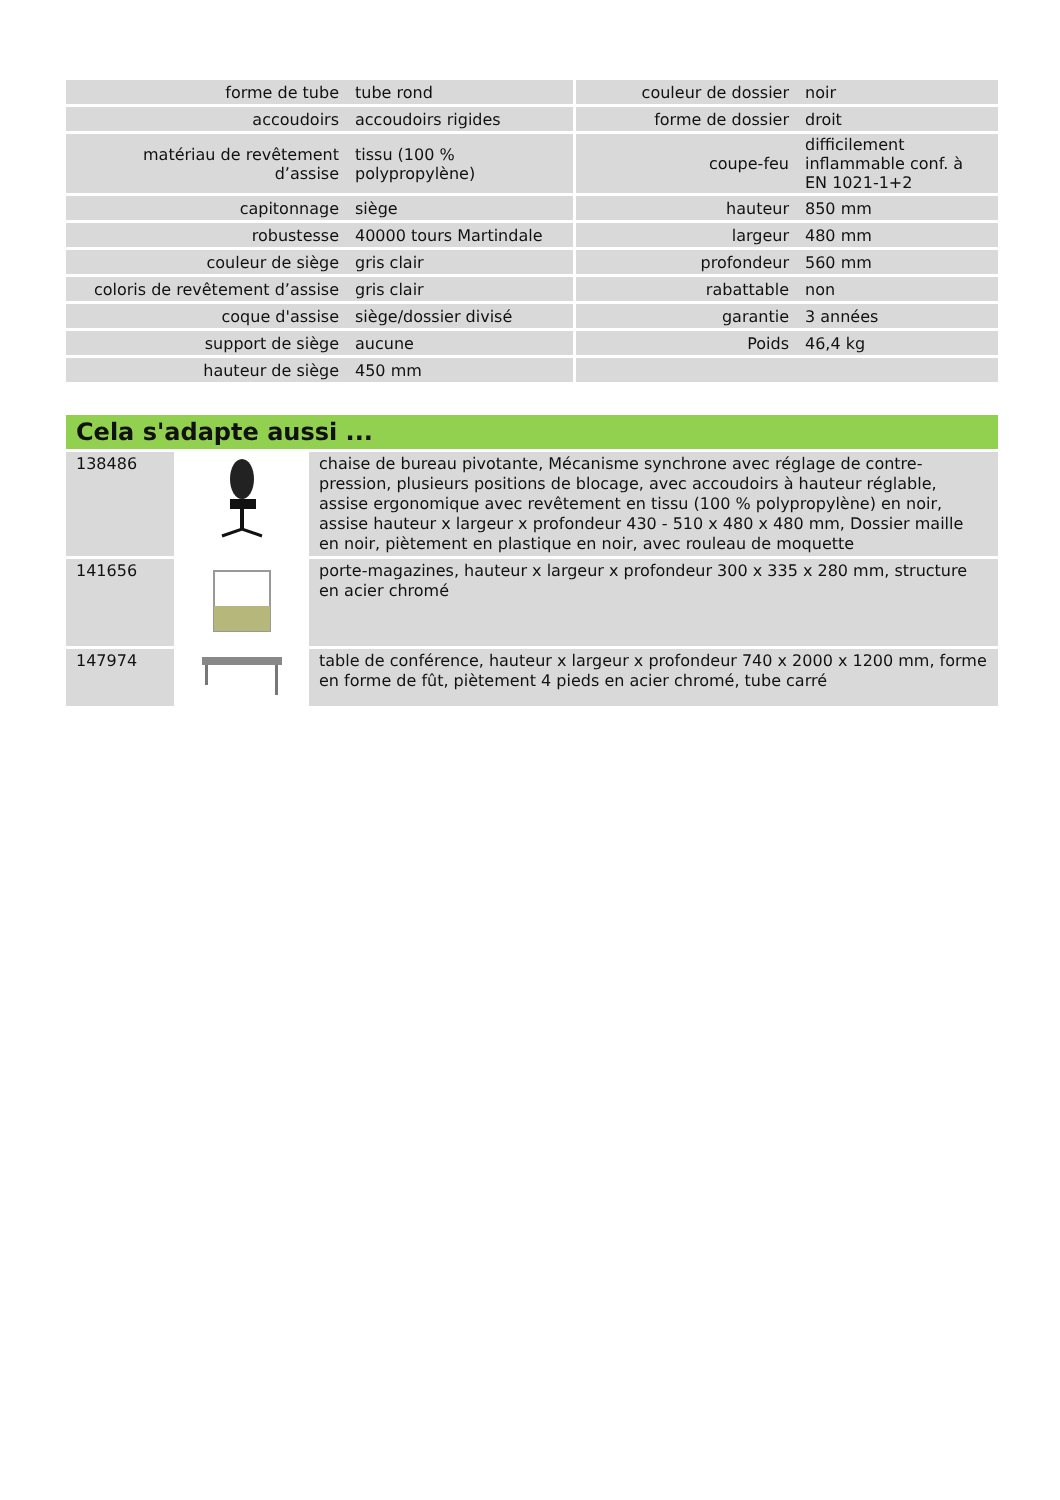| forme de tube | tube rond | couleur de dossier | noir |
| accoudoirs | accoudoirs rigides | forme de dossier | droit |
| matériau de revêtement d’assise | tissu (100 % polypropylène) | coupe-feu | difficilement inflammable conf. à EN 1021-1+2 |
| capitonnage | siège | hauteur | 850 mm |
| robustesse | 40000 tours Martindale | largeur | 480 mm |
| couleur de siège | gris clair | profondeur | 560 mm |
| coloris de revêtement d’assise | gris clair | rabattable | non |
| coque d'assise | siège/dossier divisé | garantie | 3 années |
| support de siège | aucune | Poids | 46,4 kg |
| hauteur de siège | 450 mm | | |
Cela s'adapte aussi ...
| 138486 | | chaise de bureau pivotante, Mécanisme synchrone avec réglage de contre-pression, plusieurs positions de blocage, avec accoudoirs à hauteur réglable, assise ergonomique avec revêtement en tissu (100 % polypropylène) en noir, assise hauteur x largeur x profondeur 430 - 510 x 480 x 480 mm, Dossier maille en noir, piètement en plastique en noir, avec rouleau de moquette |
| 141656 | | porte-magazines, hauteur x largeur x profondeur 300 x 335 x 280 mm, structure en acier chromé |
| 147974 | | table de conférence, hauteur x largeur x profondeur 740 x 2000 x 1200 mm, forme en forme de fût, piètement 4 pieds en acier chromé, tube carré |